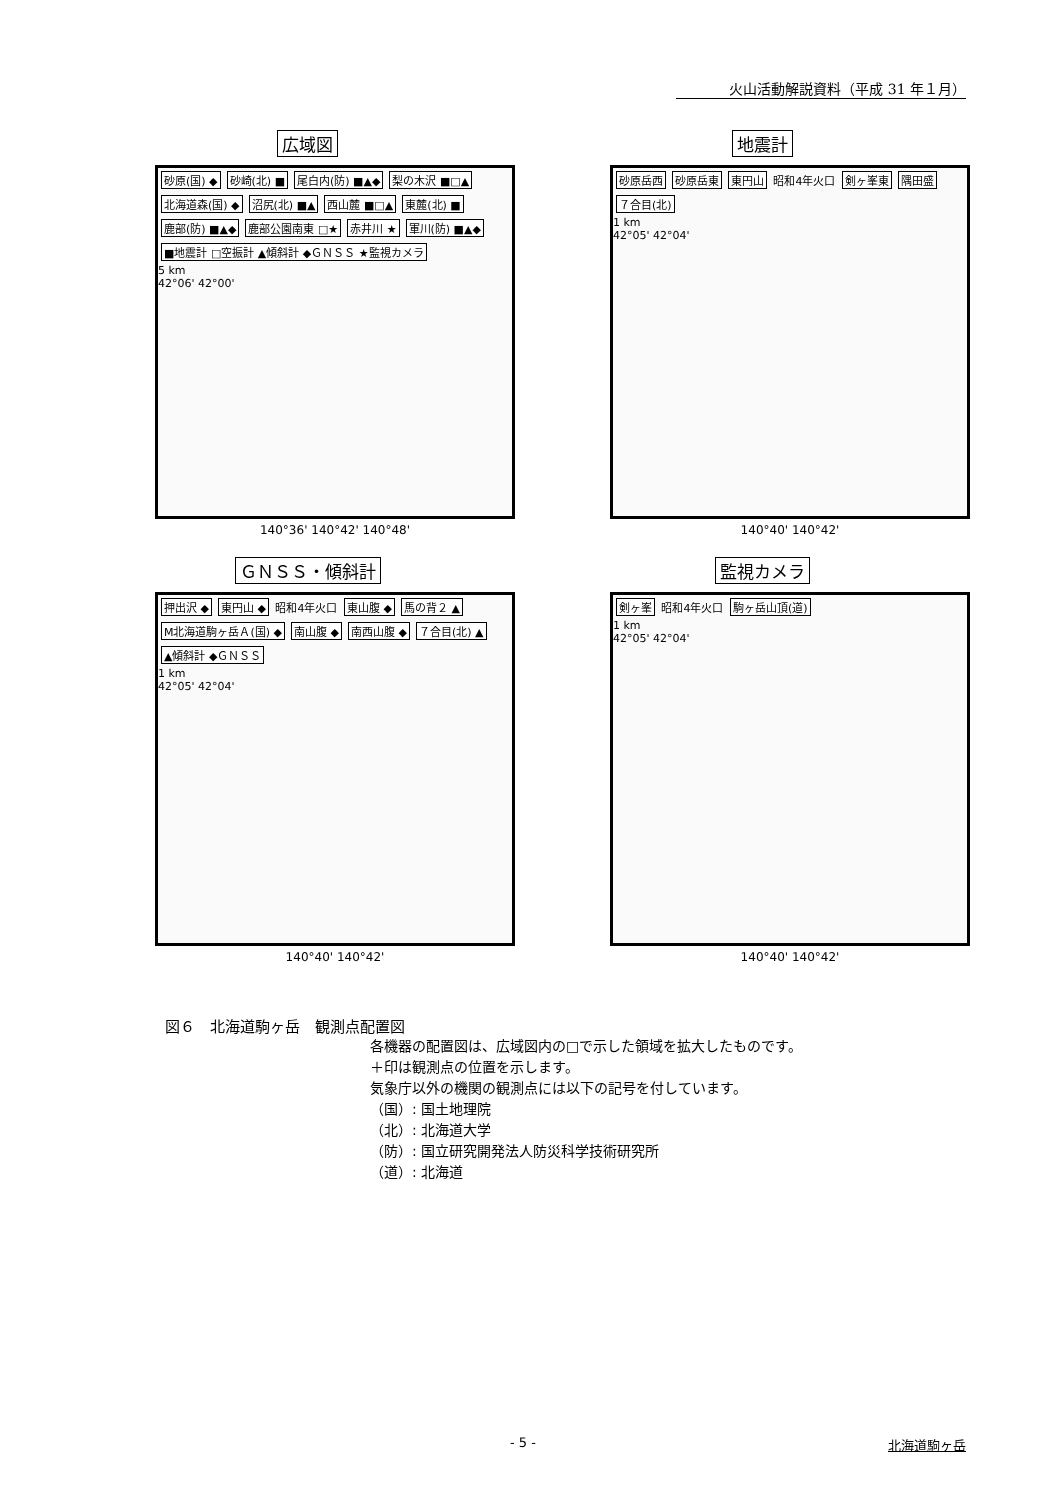火山活動解説資料（平成 31 年１月）
広域図
砂原(国) ◆ 砂崎(北) ■ 尾白内(防) ■▲◆ 梨の木沢 ■□▲ 北海道森(国) ◆ 沼尻(北) ■▲ 西山麓 ■□▲ 東麓(北) ■ 鹿部(防) ■▲◆ 鹿部公園南東 □★ 赤井川 ★ 軍川(防) ■▲◆ ■地震計 □空振計 ▲傾斜計 ◆ＧＮＳＳ ★監視カメラ
5 km
42°06' 42°00'
140°36' 140°42' 140°48'
地震計
砂原岳西 砂原岳東 東円山 昭和4年火口 剣ヶ峯東 隅田盛 ７合目(北)
1 km
42°05' 42°04'
140°40' 140°42'
ＧＮＳＳ・傾斜計
押出沢 ◆ 東円山 ◆ 昭和4年火口 東山腹 ◆ 馬の背２ ▲ M北海道駒ヶ岳Ａ(国) ◆ 南山腹 ◆ 南西山腹 ◆ ７合目(北) ▲ ▲傾斜計 ◆ＧＮＳＳ
1 km
42°05' 42°04'
140°40' 140°42'
監視カメラ
剣ヶ峯 昭和4年火口 駒ヶ岳山頂(道)
1 km
42°05' 42°04'
140°40' 140°42'
図６　北海道駒ヶ岳　観測点配置図
各機器の配置図は、広域図内の□で示した領域を拡大したものです。
＋印は観測点の位置を示します。
気象庁以外の機関の観測点には以下の記号を付しています。
（国）: 国土地理院
（北）: 北海道大学
（防）: 国立研究開発法人防災科学技術研究所
（道）: 北海道
- 5 - 北海道駒ヶ岳